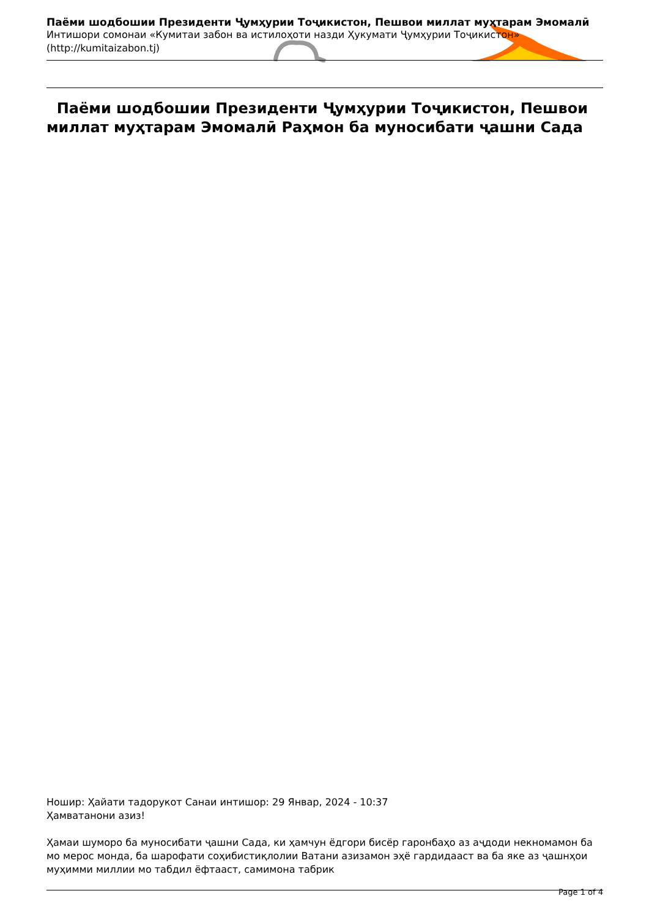Паёми шодбошии Президенти Ҷумҳурии Тоҷикистон, Пешвои миллат муҳтарам Эмомалӣ
Интишори сомонаи «Кумитаи забон ва истилоҳоти назди Ҳукумати Ҷумҳурии Тоҷикистон»
(http://kumitaizabon.tj)
Паёми шодбошии Президенти Ҷумҳурии Тоҷикистон, Пешвои миллат муҳтарам Эмомалӣ Раҳмон ба муносибати ҷашни Сада
Ношир: Ҳайати тадорукот Санаи интишор: 29 Январ, 2024 - 10:37
Ҳамватанони азиз!
Ҳамаи шуморо ба муносибати ҷашни Сада, ки ҳамчун ёдгори бисёр гаронбаҳо аз аҷдоди некномамон ба мо мерос монда, ба шарофати соҳибистиқлолии Ватани азизамон эҳё гардидааст ва ба яке аз ҷашнҳои муҳимми миллии мо табдил ёфтааст, самимона табрик
Page 1 of 4